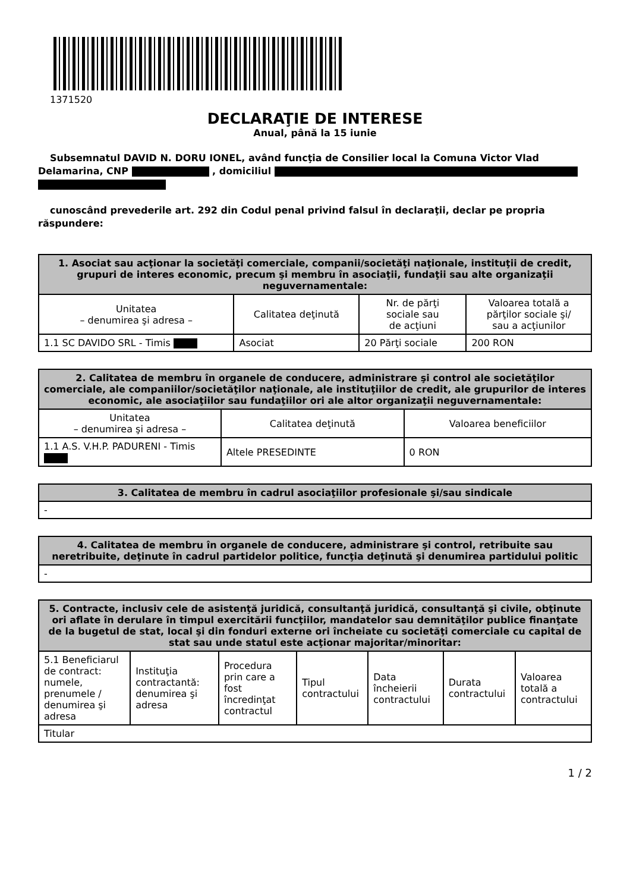1371520
DECLARAŢIE DE INTERESE
Anual, până la 15 iunie
Subsemnatul DAVID N. DORU IONEL, având funcţia de Consilier local la Comuna Victor Vlad Delamarina, CNP , domiciliul
cunoscând prevederile art. 292 din Codul penal privind falsul în declaraţii, declar pe propria răspundere:
| 1. Asociat sau acţionar la societăţi comerciale, companii/societăţi naţionale, instituţii de credit, grupuri de interes economic, precum şi membru în asociaţii, fundaţii sau alte organizaţii neguvernamentale: | | | |
| --- | --- | --- | --- |
| Unitatea – denumirea şi adresa – | Calitatea deţinută | Nr. de părţi sociale sau de acţiuni | Valoarea totală a părţilor sociale şi/ sau a acţiunilor |
| 1.1 SC DAVIDO SRL - Timis | Asociat | 20 Părţi sociale | 200 RON |
| 2. Calitatea de membru în organele de conducere, administrare şi control ale societăţilor comerciale, ale companiilor/societăţilor naţionale, ale instituţiilor de credit, ale grupurilor de interes economic, ale asociaţiilor sau fundaţiilor ori ale altor organizaţii neguvernamentale: | | |
| --- | --- | --- |
| Unitatea – denumirea şi adresa – | Calitatea deţinută | Valoarea beneficiilor |
| 1.1 A.S. V.H.P. PADURENI - Timis | Altele PRESEDINTE | 0 RON |
| 3. Calitatea de membru în cadrul asociaţiilor profesionale şi/sau sindicale |
| --- |
| - |
| 4. Calitatea de membru în organele de conducere, administrare şi control, retribuite sau neretribuite, deţinute în cadrul partidelor politice, funcţia deţinută şi denumirea partidului politic |
| --- |
| - |
| 5. Contracte, inclusiv cele de asistenţă juridică, consultanţă juridică, consultanţă şi civile, obţinute ori aflate în derulare în timpul exercitării funcţiilor, mandatelor sau demnităţilor publice finanţate de la bugetul de stat, local şi din fonduri externe ori încheiate cu societăţi comerciale cu capital de stat sau unde statul este acţionar majoritar/minoritar: | | | | | | |
| --- | --- | --- | --- | --- | --- | --- |
| 5.1 Beneficiarul de contract: numele, prenumele / denumirea şi adresa | Instituţia contractantă: denumirea şi adresa | Procedura prin care a fost încredinţat contractul | Tipul contractului | Data încheierii contractului | Durata contractului | Valoarea totală a contractului |
| Titular | | | | | | |
1 / 2